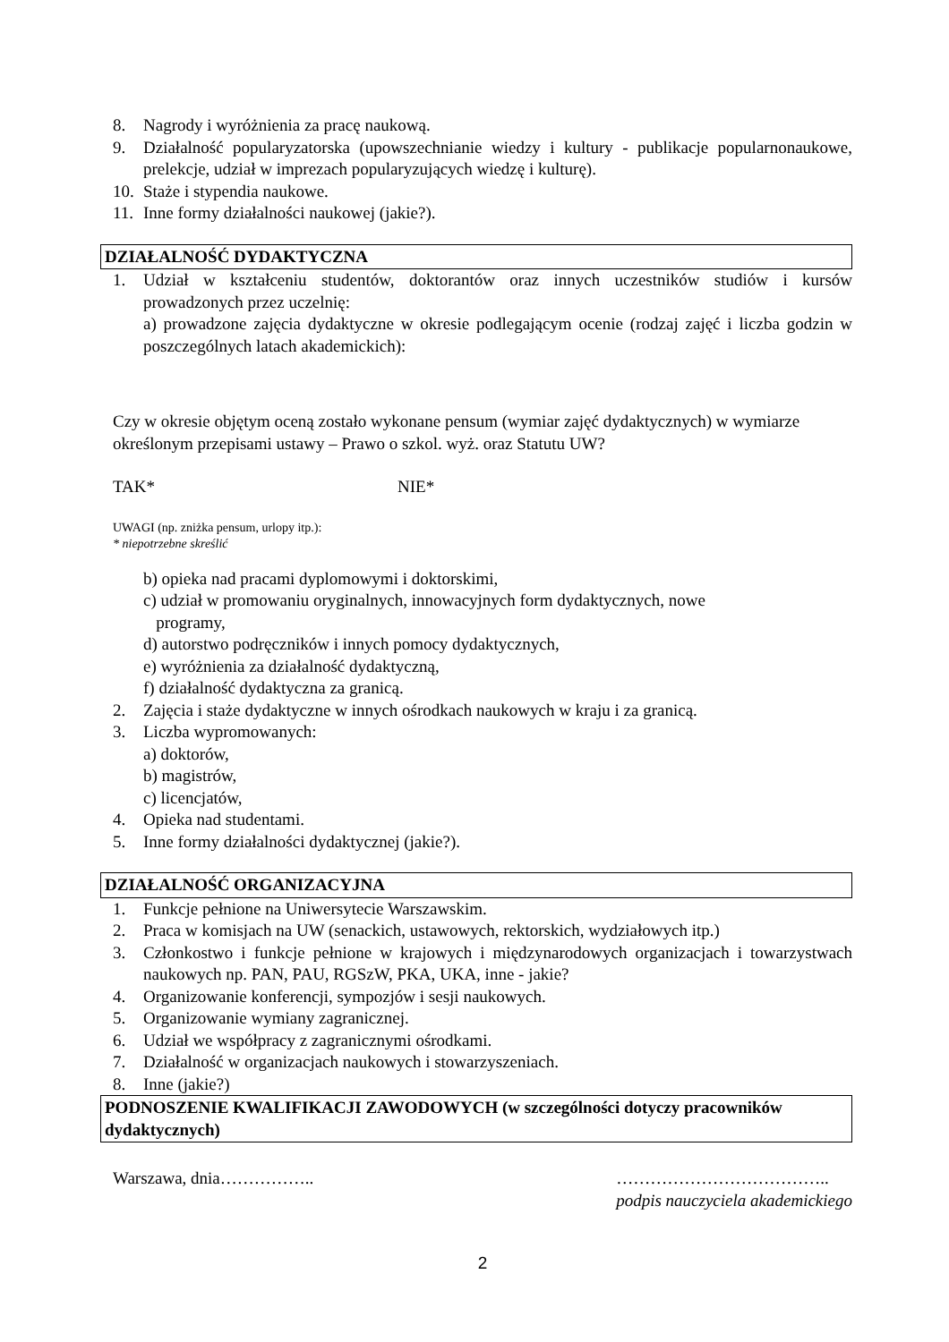8. Nagrody i wyróżnienia za pracę naukową.
9. Działalność popularyzatorska (upowszechnianie wiedzy i kultury - publikacje popularnonaukowe, prelekcje, udział w imprezach popularyzujących wiedzę i kulturę).
10. Staże i stypendia naukowe.
11. Inne formy działalności naukowej (jakie?).
DZIAŁALNOŚĆ DYDAKTYCZNA
1. Udział w kształceniu studentów, doktorantów oraz innych uczestników studiów i kursów prowadzonych przez uczelnię:
a) prowadzone zajęcia dydaktyczne w okresie podlegającym ocenie (rodzaj zajęć i liczba godzin w poszczególnych latach akademickich):
Czy w okresie objętym oceną zostało wykonane pensum (wymiar zajęć dydaktycznych) w wymiarze określonym przepisami ustawy – Prawo o szkol. wyż. oraz Statutu UW?
TAK* NIE*
UWAGI (np. zniżka pensum, urlopy itp.):
* niepotrzebne skreślić
b) opieka nad pracami dyplomowymi i doktorskimi,
c) udział w promowaniu oryginalnych, innowacyjnych form dydaktycznych, nowe
programy,
d) autorstwo podręczników i innych pomocy dydaktycznych,
e) wyróżnienia za działalność dydaktyczną,
f) działalność dydaktyczna za granicą.
2. Zajęcia i staże dydaktyczne w innych ośrodkach naukowych w kraju i za granicą.
3. Liczba wypromowanych:
a) doktorów,
b) magistrów,
c) licencjatów,
4. Opieka nad studentami.
5. Inne formy działalności dydaktycznej (jakie?).
DZIAŁALNOŚĆ ORGANIZACYJNA
1. Funkcje pełnione na Uniwersytecie Warszawskim.
2. Praca w komisjach na UW (senackich, ustawowych, rektorskich, wydziałowych itp.)
3. Członkostwo i funkcje pełnione w krajowych i międzynarodowych organizacjach i towarzystwach naukowych np. PAN, PAU, RGSzW, PKA, UKA, inne - jakie?
4. Organizowanie konferencji, sympozjów i sesji naukowych.
5. Organizowanie wymiany zagranicznej.
6. Udział we współpracy z zagranicznymi ośrodkami.
7. Działalność w organizacjach naukowych i stowarzyszeniach.
8. Inne (jakie?)
PODNOSZENIE KWALIFIKACJI ZAWODOWYCH (w szczególności dotyczy pracowników dydaktycznych)
Warszawa, dnia…………….. ………………………………..
podpis nauczyciela akademickiego
2